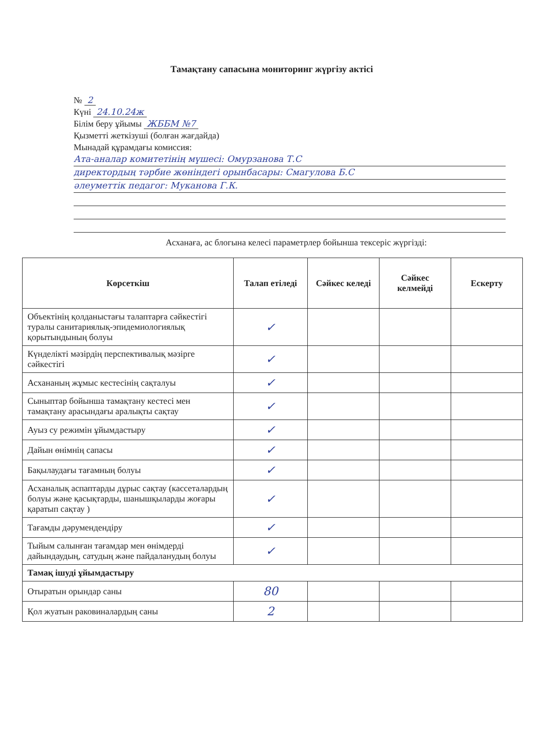Тамақтану сапасына мониторинг жүргізу актісі
№ 2
Күні 24.10.24ж
Білім беру ұйымы ЖББМ №7
Қызметті жеткізуші (болған жағдайда)
Мынадай құрамдағы комиссия:
Ата-аналар комитетінің мүшесі: Омурзанова Т.С
директордың тәрбие жөніндегі орынбасары: Смагулова Б.С
әлеуметтік педагог: Муканова Г.К.
Асханаға, ас блогына келесі параметрлер бойынша тексеріс жүргізді:
| Көрсеткіш | Талап етіледі | Сәйкес келеді | Сәйкес келмейді | Ескерту |
| --- | --- | --- | --- | --- |
| Объектінің қолданыстағы талаптарға сәйкестігі туралы санитариялық-эпидемиологиялық қорытындының болуы | ✓ | | | |
| Күнделікті мәзірдің перспективалық мәзірге сәйкестігі | ✓ | | | |
| Асхананың жұмыс кестесінің сақталуы | ✓ | | | |
| Сыныптар бойынша тамақтану кестесі мен тамақтану арасындағы аралықты сақтау | ✓ | | | |
| Ауыз су режимін ұйымдастыру | ✓ | | | |
| Дайын өнімнің сапасы | ✓ | | | |
| Бақылаудағы тағамның болуы | ✓ | | | |
| Асханалық аспаптарды дұрыс сақтау (кассеталардың болуы және қасықтарды, шанышқыларды жоғары қаратып сақтау ) | ✓ | | | |
| Тағамды дәрумендендіру | ✓ | | | |
| Тыйым салынған тағамдар мен өнімдерді дайындаудың, сатудың және пайдаланудың болуы | ✓ | | | |
| Тамақ ішуді ұйымдастыру | | | | |
| Отыратын орындар саны | 80 | | | |
| Қол жуатын раковиналардың саны | 2 | | | |